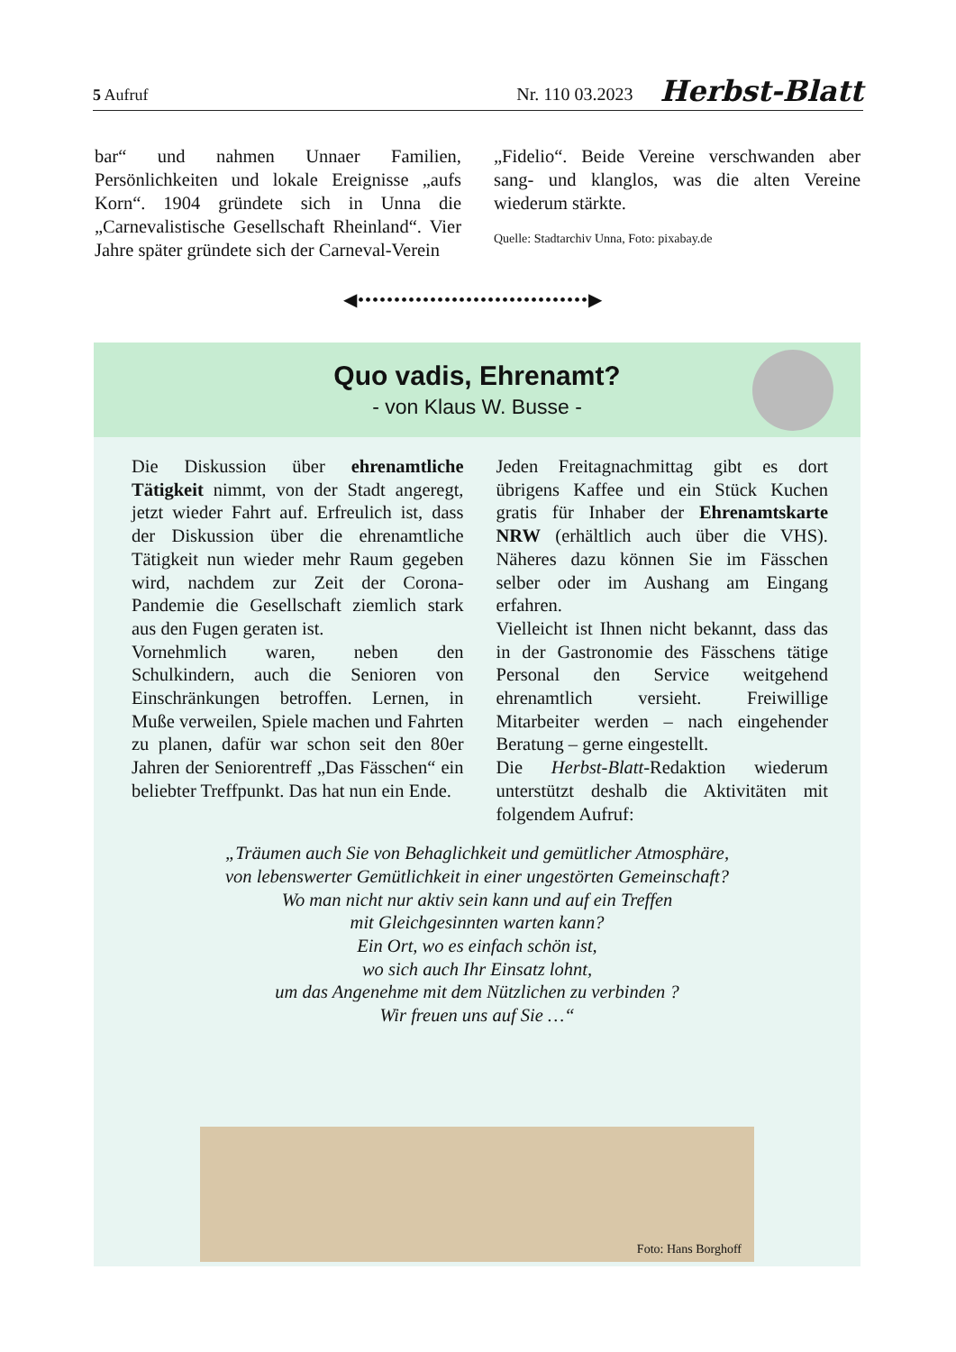5 Aufruf Nr. 110 03.2023 Herbst-Blatt
bar“ und nahmen Unnaer Familien, Persönlichkeiten und lokale Ereignisse „aufs Korn“. 1904 gründete sich in Unna die „Carnevalistische Gesellschaft Rheinland“. Vier Jahre später gründete sich der Carneval-Verein
„Fidelio“. Beide Vereine verschwanden aber sang- und klanglos, was die alten Vereine wiederum stärkte.
Quelle: Stadtarchiv Unna, Foto: pixabay.de
◀••••••••••••••••••••••••••••••••▶
Quo vadis, Ehrenamt?
- von Klaus W. Busse -
Die Diskussion über ehrenamtliche Tätigkeit nimmt, von der Stadt angeregt, jetzt wieder Fahrt auf. Erfreulich ist, dass der Diskussion über die ehrenamtliche Tätigkeit nun wieder mehr Raum gegeben wird, nachdem zur Zeit der Corona-Pandemie die Gesellschaft ziemlich stark aus den Fugen geraten ist.
Vornehmlich waren, neben den Schulkindern, auch die Senioren von Einschränkungen betroffen. Lernen, in Muße verweilen, Spiele machen und Fahrten zu planen, dafür war schon seit den 80er Jahren der Seniorentreff „Das Fässchen“ ein beliebter Treffpunkt. Das hat nun ein Ende.
Jeden Freitagnachmittag gibt es dort übrigens Kaffee und ein Stück Kuchen gratis für Inhaber der Ehrenamtskarte NRW (erhältlich auch über die VHS). Näheres dazu können Sie im Fässchen selber oder im Aushang am Eingang erfahren.
Vielleicht ist Ihnen nicht bekannt, dass das in der Gastronomie des Fässchens tätige Personal den Service weitgehend ehrenamtlich versieht. Freiwillige Mitarbeiter werden – nach eingehender Beratung – gerne eingestellt.
Die Herbst-Blatt-Redaktion wiederum unterstützt deshalb die Aktivitäten mit folgendem Aufruf:
„Träumen auch Sie von Behaglichkeit und gemütlicher Atmosphäre,
von lebenswerter Gemütlichkeit in einer ungestörten Gemeinschaft?
Wo man nicht nur aktiv sein kann und auf ein Treffen
mit Gleichgesinnten warten kann?
Ein Ort, wo es einfach schön ist,
wo sich auch Ihr Einsatz lohnt,
um das Angenehme mit dem Nützlichen zu verbinden ?
Wir freuen uns auf Sie …“
Foto: Hans Borghoff